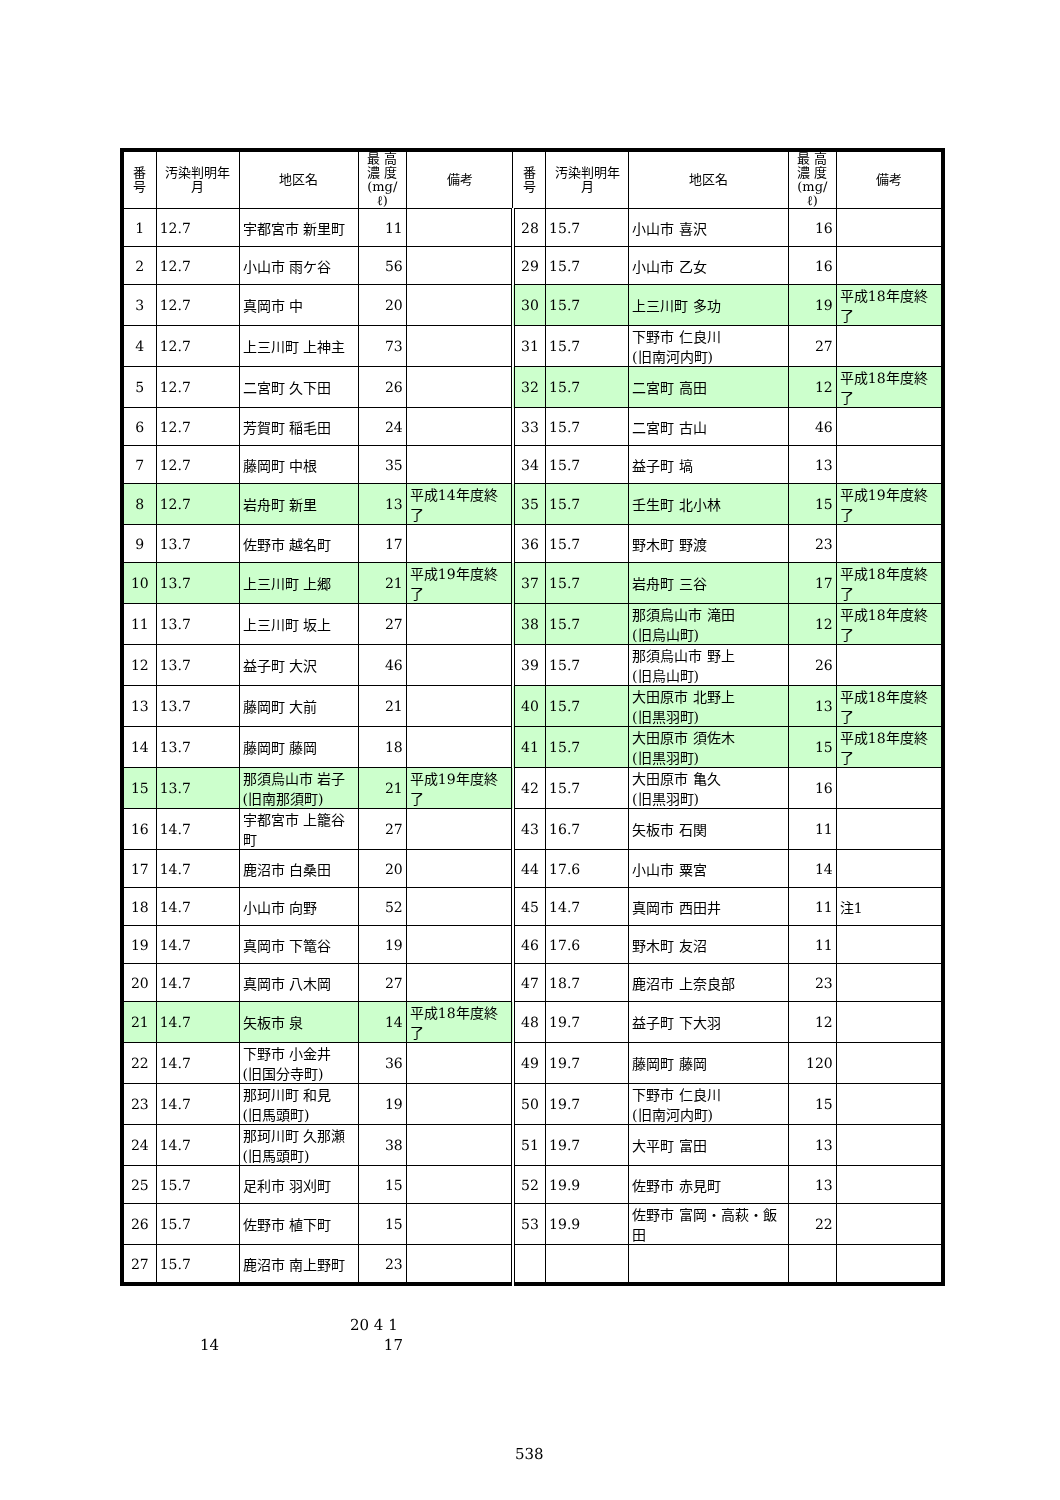| 番号 | 汚染判明年月 | 地区名 | 最 高 濃 度 (mg/ℓ) | 備考 | 番号 | 汚染判明年月 | 地区名 | 最 高 濃 度 (mg/ℓ) | 備考 |
| --- | --- | --- | --- | --- | --- | --- | --- | --- | --- |
| 1 | 12.7 | 宇都宮市 新里町 | 11 | | 28 | 15.7 | 小山市 喜沢 | 16 | |
| 2 | 12.7 | 小山市 雨ケ谷 | 56 | | 29 | 15.7 | 小山市 乙女 | 16 | |
| 3 | 12.7 | 真岡市 中 | 20 | | 30 | 15.7 | 上三川町 多功 | 19 | 平成18年度終了 |
| 4 | 12.7 | 上三川町 上神主 | 73 | | 31 | 15.7 | 下野市 仁良川 (旧南河内町) | 27 | |
| 5 | 12.7 | 二宮町 久下田 | 26 | | 32 | 15.7 | 二宮町 高田 | 12 | 平成18年度終了 |
| 6 | 12.7 | 芳賀町 稲毛田 | 24 | | 33 | 15.7 | 二宮町 古山 | 46 | |
| 7 | 12.7 | 藤岡町 中根 | 35 | | 34 | 15.7 | 益子町 塙 | 13 | |
| 8 | 12.7 | 岩舟町 新里 | 13 | 平成14年度終了 | 35 | 15.7 | 壬生町 北小林 | 15 | 平成19年度終了 |
| 9 | 13.7 | 佐野市 越名町 | 17 | | 36 | 15.7 | 野木町 野渡 | 23 | |
| 10 | 13.7 | 上三川町 上郷 | 21 | 平成19年度終了 | 37 | 15.7 | 岩舟町 三谷 | 17 | 平成18年度終了 |
| 11 | 13.7 | 上三川町 坂上 | 27 | | 38 | 15.7 | 那須烏山市 滝田 (旧烏山町) | 12 | 平成18年度終了 |
| 12 | 13.7 | 益子町 大沢 | 46 | | 39 | 15.7 | 那須烏山市 野上 (旧烏山町) | 26 | |
| 13 | 13.7 | 藤岡町 大前 | 21 | | 40 | 15.7 | 大田原市 北野上 (旧黒羽町) | 13 | 平成18年度終了 |
| 14 | 13.7 | 藤岡町 藤岡 | 18 | | 41 | 15.7 | 大田原市 須佐木 (旧黒羽町) | 15 | 平成18年度終了 |
| 15 | 13.7 | 那須烏山市 岩子 (旧南那須町) | 21 | 平成19年度終了 | 42 | 15.7 | 大田原市 亀久 (旧黒羽町) | 16 | |
| 16 | 14.7 | 宇都宮市 上籠谷町 | 27 | | 43 | 16.7 | 矢板市 石関 | 11 | |
| 17 | 14.7 | 鹿沼市 白桑田 | 20 | | 44 | 17.6 | 小山市 粟宮 | 14 | |
| 18 | 14.7 | 小山市 向野 | 52 | | 45 | 14.7 | 真岡市 西田井 | 11 | 注1 |
| 19 | 14.7 | 真岡市 下篭谷 | 19 | | 46 | 17.6 | 野木町 友沼 | 11 | |
| 20 | 14.7 | 真岡市 八木岡 | 27 | | 47 | 18.7 | 鹿沼市 上奈良部 | 23 | |
| 21 | 14.7 | 矢板市 泉 | 14 | 平成18年度終了 | 48 | 19.7 | 益子町 下大羽 | 12 | |
| 22 | 14.7 | 下野市 小金井 (旧国分寺町) | 36 | | 49 | 19.7 | 藤岡町 藤岡 | 120 | |
| 23 | 14.7 | 那珂川町 和見 (旧馬頭町) | 19 | | 50 | 19.7 | 下野市 仁良川 (旧南河内町) | 15 | |
| 24 | 14.7 | 那珂川町 久那瀬 (旧馬頭町) | 38 | | 51 | 19.7 | 大平町 富田 | 13 | |
| 25 | 15.7 | 足利市 羽刈町 | 15 | | 52 | 19.9 | 佐野市 赤見町 | 13 | |
| 26 | 15.7 | 佐野市 植下町 | 15 | | 53 | 19.9 | 佐野市 富岡・高萩・飯田 | 22 | |
| 27 | 15.7 | 鹿沼市 南上野町 | 23 | | | | | | |
20 4 1
14 17
538